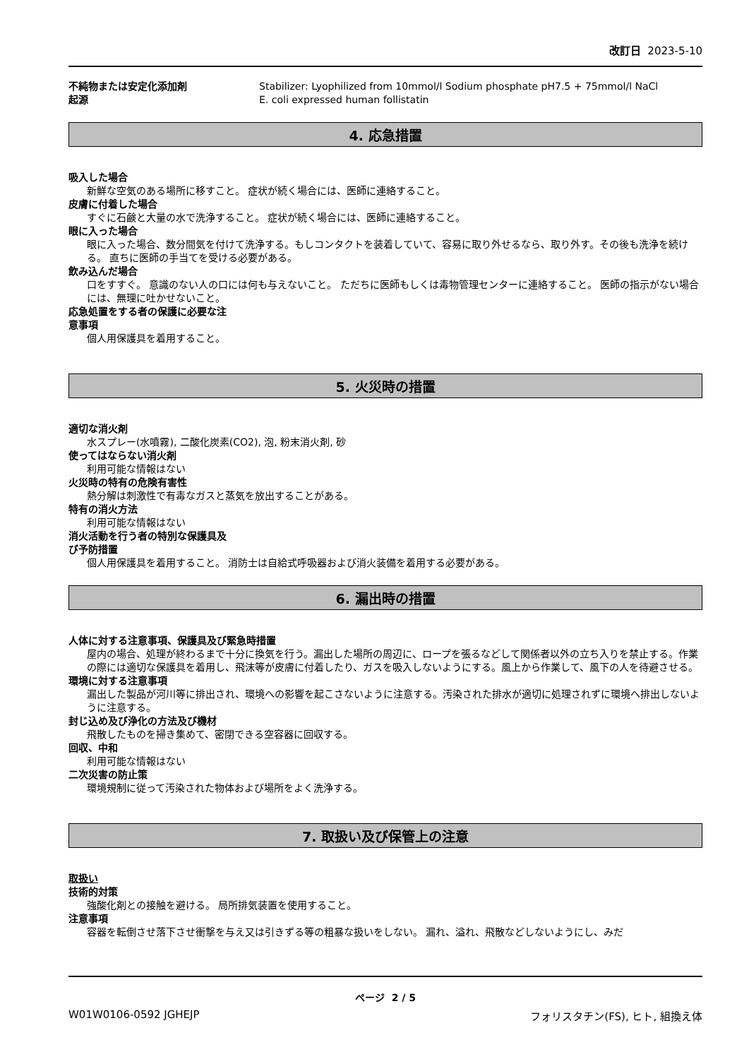改訂日 2023-5-10
不純物または安定化添加剤 Stabilizer: Lyophilized from 10mmol/l Sodium phosphate pH7.5 + 75mmol/l NaCl
起源 E. coli expressed human follistatin
4. 応急措置
吸入した場合
新鮮な空気のある場所に移すこと。 症状が続く場合には、医師に連絡すること。
皮膚に付着した場合
すぐに石鹸と大量の水で洗浄すること。 症状が続く場合には、医師に連絡すること。
眼に入った場合
眼に入った場合、数分間気を付けて洗浄する。もしコンタクトを装着していて、容易に取り外せるなら、取り外す。その後も洗浄を続ける。 直ちに医師の手当てを受ける必要がある。
飲み込んだ場合
口をすすぐ。 意識のない人の口には何も与えないこと。 ただちに医師もしくは毒物管理センターに連絡すること。 医師の指示がない場合には、無理に吐かせないこと。
応急処置をする者の保護に必要な注
意事項
個人用保護具を着用すること。
5. 火災時の措置
適切な消火剤
水スプレー(水噴霧), 二酸化炭素(CO2), 泡, 粉末消火剤, 砂
使ってはならない消火剤
利用可能な情報はない
火災時の特有の危険有害性
熱分解は刺激性で有毒なガスと蒸気を放出することがある。
特有の消火方法
利用可能な情報はない
消火活動を行う者の特別な保護具及
び予防措置
個人用保護具を着用すること。 消防士は自給式呼吸器および消火装備を着用する必要がある。
6. 漏出時の措置
人体に対する注意事項、保護具及び緊急時措置
屋内の場合、処理が終わるまで十分に換気を行う。漏出した場所の周辺に、ロープを張るなどして関係者以外の立ち入りを禁止する。作業の際には適切な保護具を着用し、飛沫等が皮膚に付着したり、ガスを吸入しないようにする。風上から作業して、風下の人を待避させる。
環境に対する注意事項
漏出した製品が河川等に排出され、環境への影響を起こさないように注意する。汚染された排水が適切に処理されずに環境へ排出しないように注意する。
封じ込め及び浄化の方法及び機材
飛散したものを掃き集めて、密閉できる空容器に回収する。
回収、中和
利用可能な情報はない
二次災害の防止策
環境規制に従って汚染された物体および場所をよく洗浄する。
7. 取扱い及び保管上の注意
取扱い
技術的対策
強酸化剤との接触を避ける。 局所排気装置を使用すること。
注意事項
容器を転倒させ落下させ衝撃を与え又は引きずる等の粗暴な扱いをしない。 漏れ、溢れ、飛散などしないようにし、みだ
ページ 2 / 5
W01W0106-0592 JGHEJP フォリスタチン(FS), ヒト, 組換え体